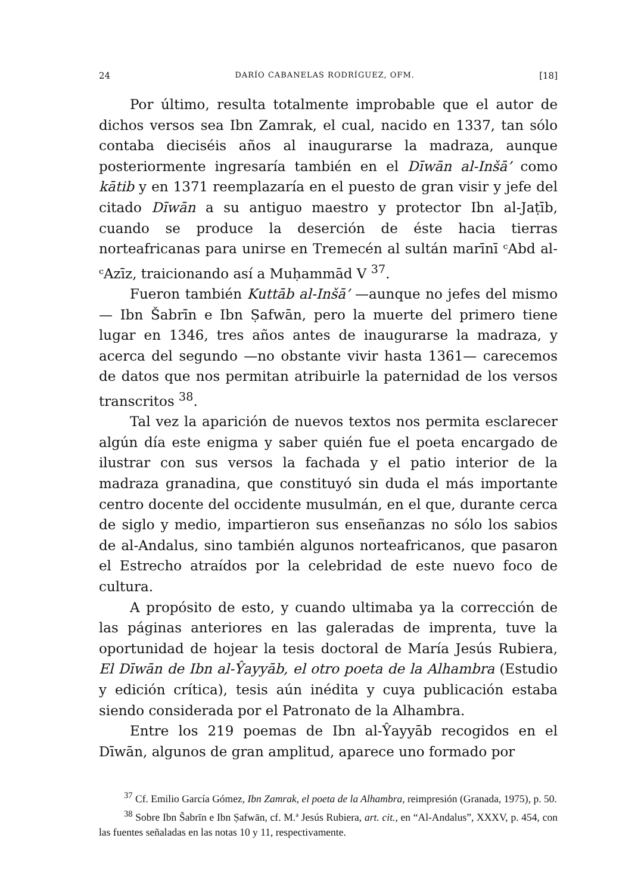24 DARÍO CABANELAS RODRÍGUEZ, OFM. [18]
Por último, resulta totalmente improbable que el autor de dichos versos sea Ibn Zamrak, el cual, nacido en 1337, tan sólo contaba dieciséis años al inaugurarse la madraza, aunque posteriormente ingresaría también en el Dīwān al-Inšā’ como kātib y en 1371 reemplazaría en el puesto de gran visir y jefe del citado Dīwān a su antiguo maestro y protector Ibn al-Jaṭīb, cuando se produce la deserción de éste hacia tierras norteafricanas para unirse en Tremecén al sultán marīnī ᶜAbd al-ᶜAzīz, traicionando así a Muḥammād V <sup>37</sup>.
Fueron también Kuttāb al-Inšā’ —aunque no jefes del mismo— Ibn Šabrīn e Ibn Ṣafwān, pero la muerte del primero tiene lugar en 1346, tres años antes de inaugurarse la madraza, y acerca del segundo —no obstante vivir hasta 1361— carecemos de datos que nos permitan atribuirle la paternidad de los versos transcritos <sup>38</sup>.
Tal vez la aparición de nuevos textos nos permita esclarecer algún día este enigma y saber quién fue el poeta encargado de ilustrar con sus versos la fachada y el patio interior de la madraza granadina, que constituyó sin duda el más importante centro docente del occidente musulmán, en el que, durante cerca de siglo y medio, impartieron sus enseñanzas no sólo los sabios de al-Andalus, sino también algunos norteafricanos, que pasaron el Estrecho atraídos por la celebridad de este nuevo foco de cultura.
A propósito de esto, y cuando ultimaba ya la corrección de las páginas anteriores en las galeradas de imprenta, tuve la oportunidad de hojear la tesis doctoral de María Jesús Rubiera, El Dīwān de Ibn al-Ŷayyāb, el otro poeta de la Alhambra (Estudio y edición crítica), tesis aún inédita y cuya publicación estaba siendo considerada por el Patronato de la Alhambra.
Entre los 219 poemas de Ibn al-Ŷayyāb recogidos en el Dīwān, algunos de gran amplitud, aparece uno formado por
<sup>37</sup> Cf. Emilio García Gómez, Ibn Zamrak, el poeta de la Alhambra, reimpresión (Granada, 1975), p. 50.
<sup>38</sup> Sobre Ibn Šabrīn e Ibn Ṣafwān, cf. M.ª Jesús Rubiera, art. cit., en “Al-Andalus”, XXXV, p. 454, con las fuentes señaladas en las notas 10 y 11, respectivamente.